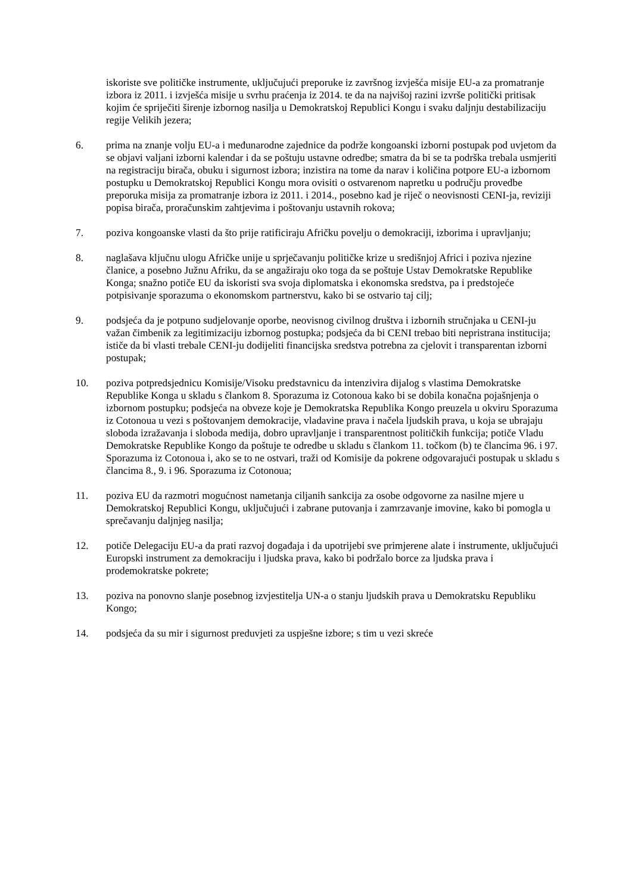iskoriste sve političke instrumente, uključujući preporuke iz završnog izvješća misije EU-a za promatranje izbora iz 2011. i izvješća misije u svrhu praćenja iz 2014. te da na najvišoj razini izvrše politički pritisak kojim će spriječiti širenje izbornog nasilja u Demokratskoj Republici Kongu i svaku daljnju destabilizaciju regije Velikih jezera;
6. prima na znanje volju EU-a i međunarodne zajednice da podrže kongoanski izborni postupak pod uvjetom da se objavi valjani izborni kalendar i da se poštuju ustavne odredbe; smatra da bi se ta podrška trebala usmjeriti na registraciju birača, obuku i sigurnost izbora; inzistira na tome da narav i količina potpore EU-a izbornom postupku u Demokratskoj Republici Kongu mora ovisiti o ostvarenom napretku u području provedbe preporuka misija za promatranje izbora iz 2011. i 2014., posebno kad je riječ o neovisnosti CENI-ja, reviziji popisa birača, proračunskim zahtjevima i poštovanju ustavnih rokova;
7. poziva kongoanske vlasti da što prije ratificiraju Afričku povelju o demokraciji, izborima i upravljanju;
8. naglašava ključnu ulogu Afričke unije u sprječavanju političke krize u središnjoj Africi i poziva njezine članice, a posebno Južnu Afriku, da se angažiraju oko toga da se poštuje Ustav Demokratske Republike Konga; snažno potiče EU da iskoristi sva svoja diplomatska i ekonomska sredstva, pa i predstojeće potpisivanje sporazuma o ekonomskom partnerstvu, kako bi se ostvario taj cilj;
9. podsjeća da je potpuno sudjelovanje oporbe, neovisnog civilnog društva i izbornih stručnjaka u CENI-ju važan čimbenik za legitimizaciju izbornog postupka; podsjeća da bi CENI trebao biti nepristrana institucija; ističe da bi vlasti trebale CENI-ju dodijeliti financijska sredstva potrebna za cjelovit i transparentan izborni postupak;
10. poziva potpredsjednicu Komisije/Visoku predstavnicu da intenzivira dijalog s vlastima Demokratske Republike Konga u skladu s člankom 8. Sporazuma iz Cotonoua kako bi se dobila konačna pojašnjenja o izbornom postupku; podsjeća na obveze koje je Demokratska Republika Kongo preuzela u okviru Sporazuma iz Cotonoua u vezi s poštovanjem demokracije, vladavine prava i načela ljudskih prava, u koja se ubrajaju sloboda izražavanja i sloboda medija, dobro upravljanje i transparentnost političkih funkcija; potiče Vladu Demokratske Republike Kongo da poštuje te odredbe u skladu s člankom 11. točkom (b) te člancima 96. i 97. Sporazuma iz Cotonoua i, ako se to ne ostvari, traži od Komisije da pokrene odgovarajući postupak u skladu s člancima 8., 9. i 96. Sporazuma iz Cotonoua;
11. poziva EU da razmotri mogućnost nametanja ciljanih sankcija za osobe odgovorne za nasilne mjere u Demokratskoj Republici Kongu, uključujući i zabrane putovanja i zamrzavanje imovine, kako bi pomogla u sprečavanju daljnjeg nasilja;
12. potiče Delegaciju EU-a da prati razvoj događaja i da upotrijebi sve primjerene alate i instrumente, uključujući Europski instrument za demokraciju i ljudska prava, kako bi podržalo borce za ljudska prava i prodemokratske pokrete;
13. poziva na ponovno slanje posebnog izvjestitelja UN-a o stanju ljudskih prava u Demokratsku Republiku Kongo;
14. podsjeća da su mir i sigurnost preduvjeti za uspješne izbore; s tim u vezi skreće